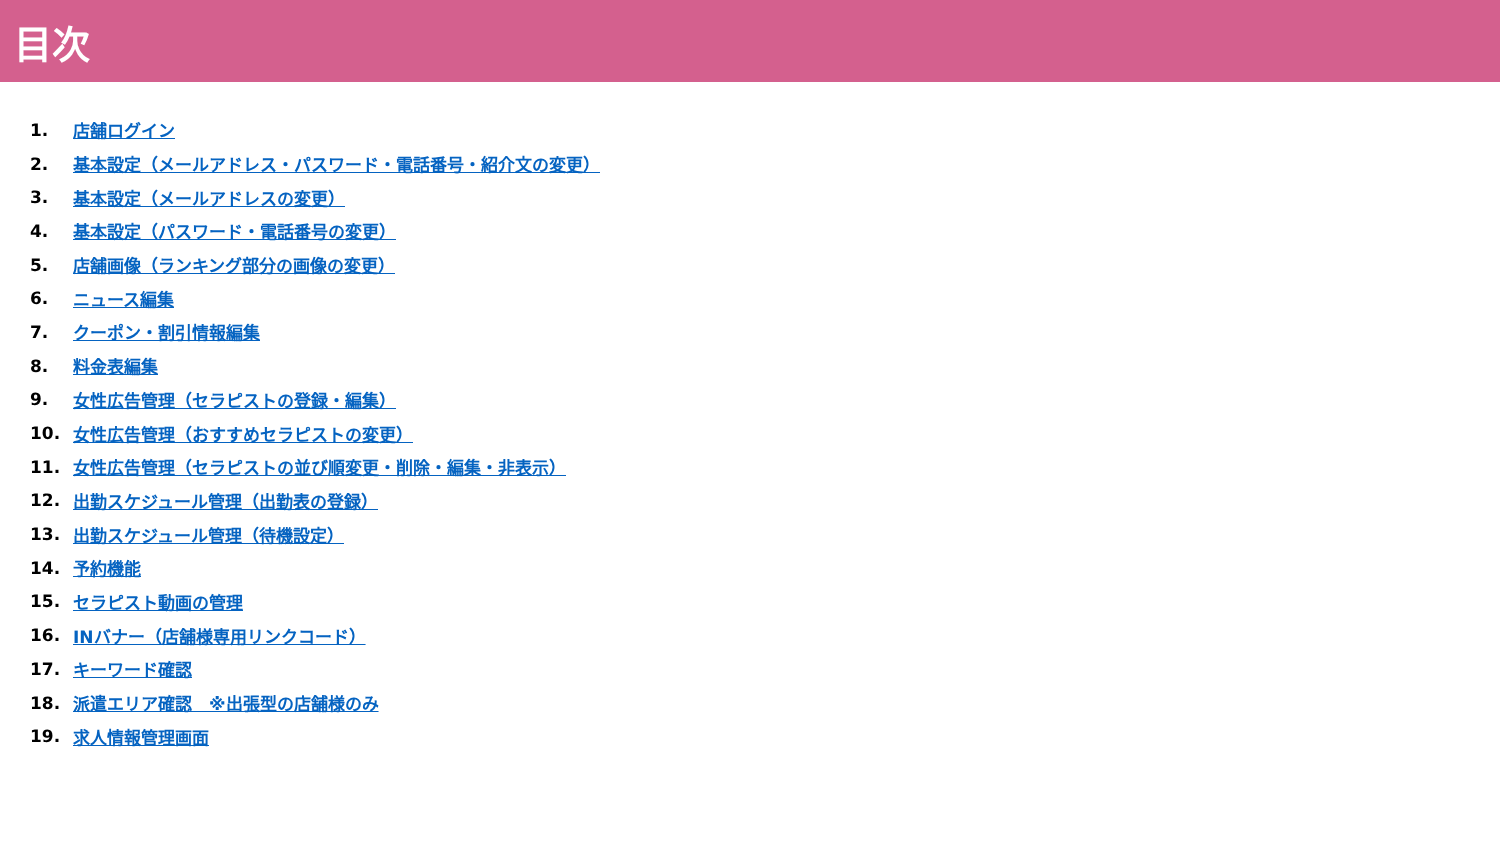目次
1. 店舗ログイン
2. 基本設定（メールアドレス・パスワード・電話番号・紹介文の変更）
3. 基本設定（メールアドレスの変更）
4. 基本設定（パスワード・電話番号の変更）
5. 店舗画像（ランキング部分の画像の変更）
6. ニュース編集
7. クーポン・割引情報編集
8. 料金表編集
9. 女性広告管理（セラピストの登録・編集）
10. 女性広告管理（おすすめセラピストの変更）
11. 女性広告管理（セラピストの並び順変更・削除・編集・非表示）
12. 出勤スケジュール管理（出勤表の登録）
13. 出勤スケジュール管理（待機設定）
14. 予約機能
15. セラピスト動画の管理
16. INバナー（店舗様専用リンクコード）
17. キーワード確認
18. 派遣エリア確認　※出張型の店舗様のみ
19. 求人情報管理画面